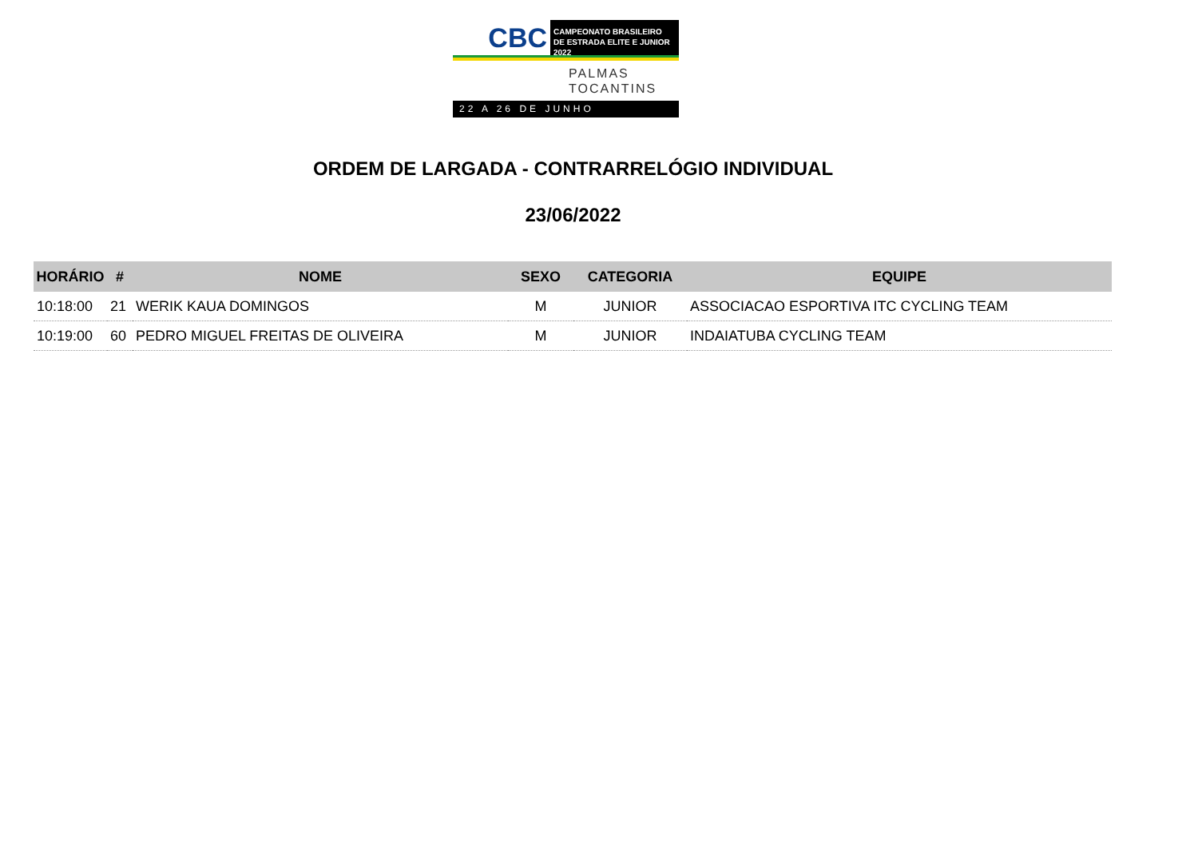CBC
CAMPEONATO BRASILEIRO
DE ESTRADA ELITE E JUNIOR 2022
PALMAS
TOCANTINS
22 A 26 DE JUNHO
ORDEM DE LARGADA - CONTRARRELÓGIO INDIVIDUAL
23/06/2022
| HORÁRIO | # | NOME | SEXO | CATEGORIA | EQUIPE |
| --- | --- | --- | --- | --- | --- |
| 10:18:00 | 21 | WERIK KAUA DOMINGOS | M | JUNIOR | ASSOCIACAO ESPORTIVA ITC CYCLING TEAM |
| 10:19:00 | 60 | PEDRO MIGUEL FREITAS DE OLIVEIRA | M | JUNIOR | INDAIATUBA CYCLING TEAM |